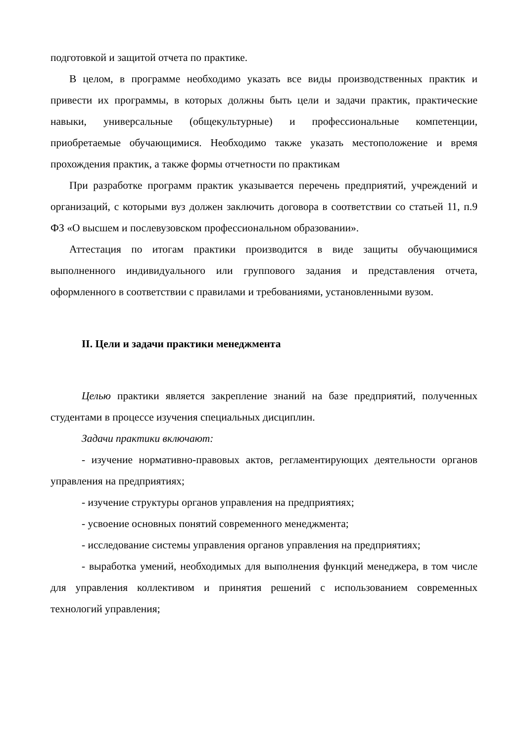подготовкой и защитой отчета по практике.
В целом, в программе необходимо указать все виды производственных практик и привести их программы, в которых должны быть цели и задачи практик, практические навыки, универсальные (общекультурные) и профессиональные компетенции, приобретаемые обучающимися. Необходимо также указать местоположение и время прохождения практик, а также формы отчетности по практикам
При разработке программ практик указывается перечень предприятий, учреждений и организаций, с которыми вуз должен заключить договора в соответствии со статьей 11, п.9 ФЗ «О высшем и послевузовском профессиональном образовании».
Аттестация по итогам практики производится в виде защиты обучающимися выполненного индивидуального или группового задания и представления отчета, оформленного в соответствии с правилами и требованиями, установленными вузом.
II. Цели и задачи практики менеджмента
Целью практики является закрепление знаний на базе предприятий, полученных студентами в процессе изучения специальных дисциплин.
Задачи практики включают:
- изучение нормативно-правовых актов, регламентирующих деятельности органов управления на предприятиях;
- изучение структуры органов управления на предприятиях;
- усвоение основных понятий современного менеджмента;
- исследование системы управления органов управления на предприятиях;
- выработка умений, необходимых для выполнения функций менеджера, в том числе для управления коллективом и принятия решений с использованием современных технологий управления;